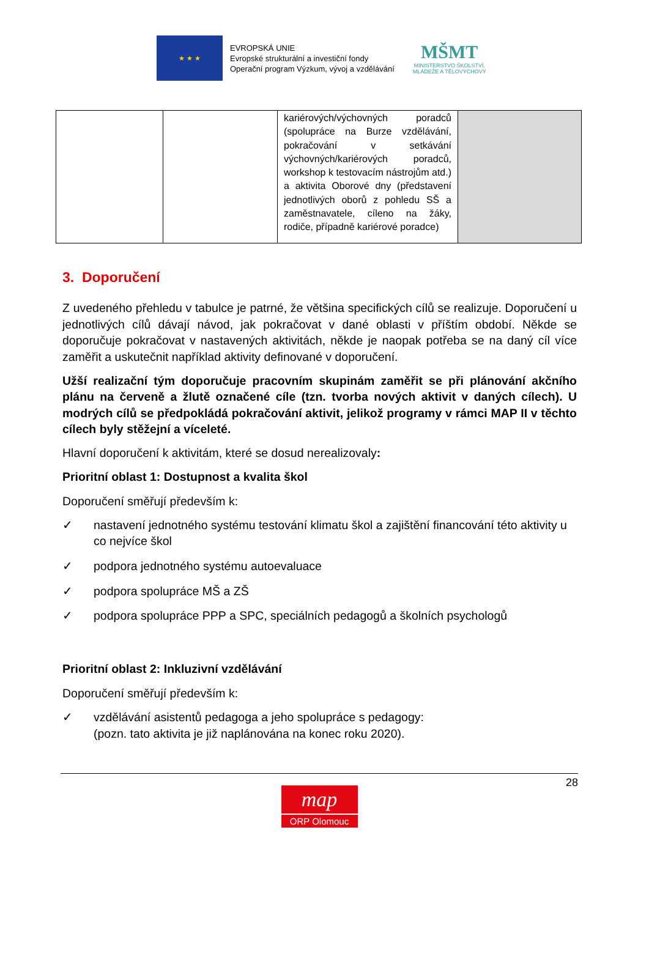★ ★ ★
EVROPSKÁ UNIE
Evropské strukturální a investiční fondy
Operační program Výzkum, vývoj a vzdělávání
MŠMT
MINISTERSTVO ŠKOLSTVÍ,
MLÁDEŽE A TĚLOVÝCHOVY
| | | kariérových/výchovných poradců (spolupráce na Burze vzdělávání, pokračování v setkávání výchovných/kariérových poradců, workshop k testovacím nástrojům atd.) a aktivita Oborové dny (představení jednotlivých oborů z pohledu SŠ a zaměstnavatele, cíleno na žáky, rodiče, případně kariérové poradce) | |
3. Doporučení
Z uvedeného přehledu v tabulce je patrné, že většina specifických cílů se realizuje. Doporučení u jednotlivých cílů dávají návod, jak pokračovat v dané oblasti v příštím období. Někde se doporučuje pokračovat v nastavených aktivitách, někde je naopak potřeba se na daný cíl více zaměřit a uskutečnit například aktivity definované v doporučení.
Užší realizační tým doporučuje pracovním skupinám zaměřit se při plánování akčního plánu na červeně a žlutě označené cíle (tzn. tvorba nových aktivit v daných cílech). U modrých cílů se předpokládá pokračování aktivit, jelikož programy v rámci MAP II v těchto cílech byly stěžejní a víceleté.
Hlavní doporučení k aktivitám, které se dosud nerealizovaly:
Prioritní oblast 1: Dostupnost a kvalita škol
Doporučení směřují především k:
✓ nastavení jednotného systému testování klimatu škol a zajištění financování této aktivity u co nejvíce škol
✓ podpora jednotného systému autoevaluace
✓ podpora spolupráce MŠ a ZŠ
✓ podpora spolupráce PPP a SPC, speciálních pedagogů a školních psychologů
Prioritní oblast 2: Inkluzivní vzdělávání
Doporučení směřují především k:
✓ vzdělávání asistentů pedagoga a jeho spolupráce s pedagogy:
(pozn. tato aktivita je již naplánována na konec roku 2020).
28
map
ORP Olomouc